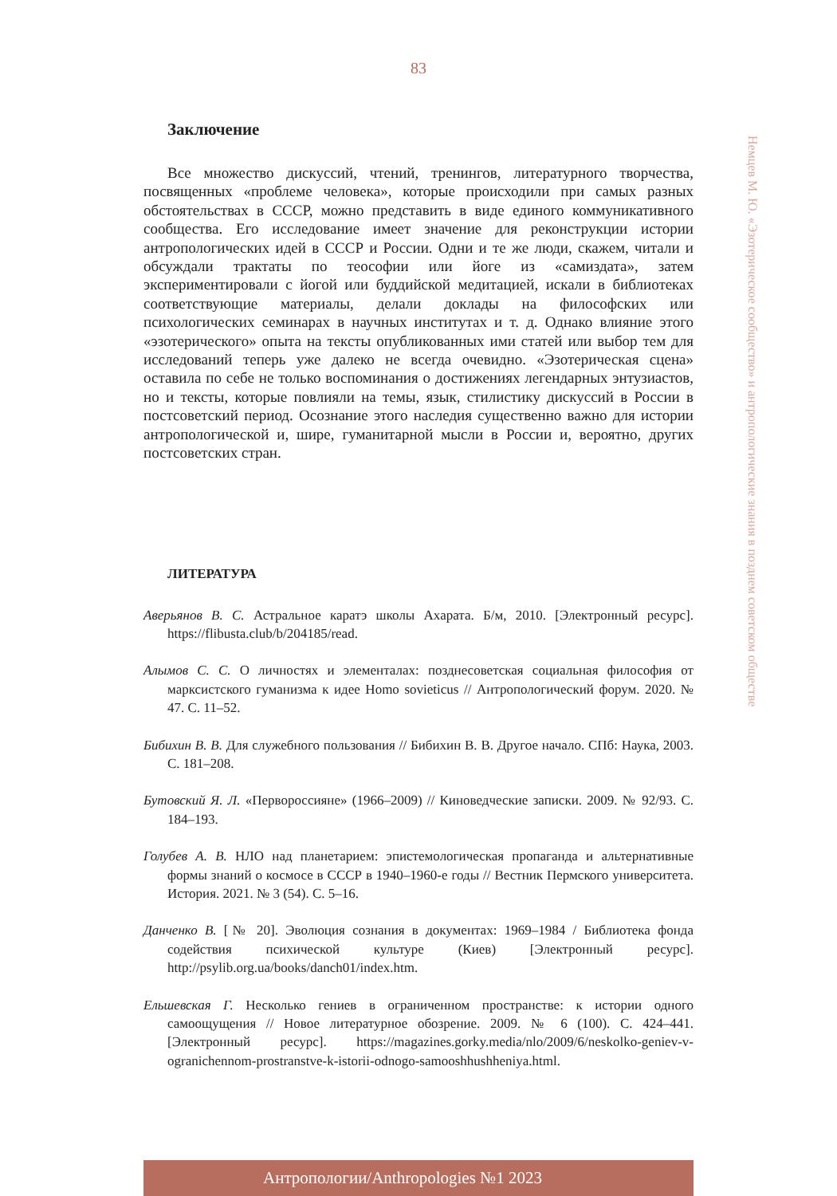83
Немцев М. Ю. «Эзотерическое сообщество» и антропологические знания в позднем советском обществе
Заключение
Все множество дискуссий, чтений, тренингов, литературного творчества, посвященных «проблеме человека», которые происходили при самых разных обстоятельствах в СССР, можно представить в виде единого коммуникативного сообщества. Его исследование имеет значение для реконструкции истории антропологических идей в СССР и России. Одни и те же люди, скажем, читали и обсуждали трактаты по теософии или йоге из «самиздата», затем экспериментировали с йогой или буддийской медитацией, искали в библиотеках соответствующие материалы, делали доклады на философских или психологических семинарах в научных институтах и т. д. Однако влияние этого «эзотерического» опыта на тексты опубликованных ими статей или выбор тем для исследований теперь уже далеко не всегда очевидно. «Эзотерическая сцена» оставила по себе не только воспоминания о достижениях легендарных энтузиастов, но и тексты, которые повлияли на темы, язык, стилистику дискуссий в России в постсоветский период. Осознание этого наследия существенно важно для истории антропологической и, шире, гуманитарной мысли в России и, вероятно, других постсоветских стран.
ЛИТЕРАТУРА
Аверьянов В. С. Астральное каратэ школы Ахарата. Б/м, 2010. [Электронный ресурс]. https://flibusta.club/b/204185/read.
Алымов С. С. О личностях и элементалах: позднесоветская социальная философия от марксистского гуманизма к идее Homo sovieticus // Антропологический форум. 2020. № 47. С. 11–52.
Бибихин В. В. Для служебного пользования // Бибихин В. В. Другое начало. СПб: Наука, 2003. С. 181–208.
Бутовский Я. Л. «Перворос­сияне» (1966–2009) // Киноведческие записки. 2009. № 92/93. С. 184–193.
Голубев А. В. НЛО над планетарием: эпистемологическая пропаганда и альтернативные формы знаний о космосе в СССР в 1940–1960-е годы // Вестник Пермского университета. История. 2021. № 3 (54). С. 5–16.
Данченко В. [№ 20]. Эволюция сознания в документах: 1969–1984 / Библиотека фонда содействия психической культуре (Киев) [Электронный ресурс]. http://psylib.org.ua/books/danch01/index.htm.
Ельшевская Г. Несколько гениев в ограниченном пространстве: к истории одного самоощущения // Новое литературное обозрение. 2009. № 6 (100). С. 424–441. [Электронный ресурс]. https://magazines.gorky.media/nlo/2009/6/neskolko-geniev-v-ogranichennom-prostranstve-k-istorii-odnogo-samooshhushheniya.html.
Антропологии/Anthropologies №1 2023